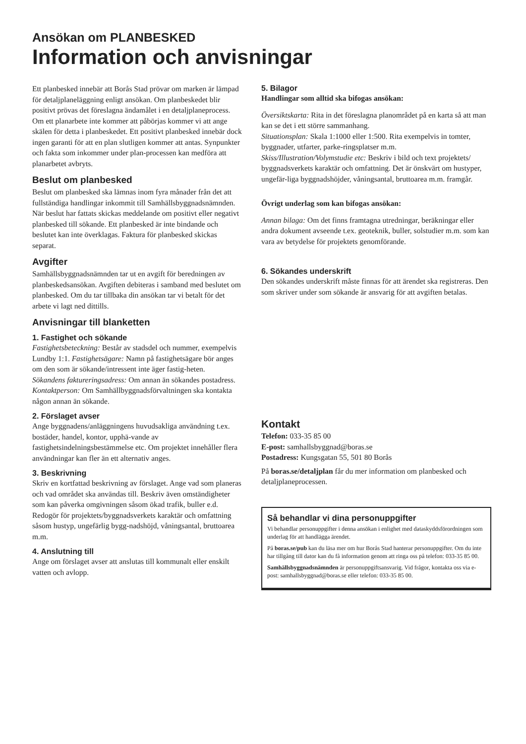Ansökan om PLANBESKED
Information och anvisningar
Ett planbesked innebär att Borås Stad prövar om marken är lämpad för detaljplaneläggning enligt ansökan. Om planbeskedet blir positivt prövas det föreslagna ändamålet i en detaljplaneprocess. Om ett planarbete inte kommer att påbörjas kommer vi att ange skälen för detta i planbeskedet. Ett positivt planbesked innebär dock ingen garanti för att en plan slutligen kommer att antas. Synpunkter och fakta som inkommer under plan-processen kan medföra att planarbetet avbryts.
Beslut om planbesked
Beslut om planbesked ska lämnas inom fyra månader från det att fullständiga handlingar inkommit till Samhällsbyggnadsnämnden. När beslut har fattats skickas meddelande om positivt eller negativt planbesked till sökande. Ett planbesked är inte bindande och beslutet kan inte överklagas. Faktura för planbesked skickas separat.
Avgifter
Samhällsbyggnadsnämnden tar ut en avgift för beredningen av planbeskedsansökan. Avgiften debiteras i samband med beslutet om planbesked. Om du tar tillbaka din ansökan tar vi betalt för det arbete vi lagt ned dittills.
Anvisningar till blanketten
1. Fastighet och sökande
Fastighetsbeteckning: Består av stadsdel och nummer, exempelvis Lundby 1:1. Fastighetsägare: Namn på fastighetsägare bör anges om den som är sökande/intressent inte äger fastig-heten.
Sökandens faktureringsadress: Om annan än sökandes postadress.
Kontaktperson: Om Samhällbyggnadsförvaltningen ska kontakta någon annan än sökande.
2. Förslaget avser
Ange byggnadens/anläggningens huvudsakliga användning t.ex. bostäder, handel, kontor, upphä-vande av fastighetsindelningsbestämmelse etc. Om projektet innehåller flera användningar kan fler än ett alternativ anges.
3. Beskrivning
Skriv en kortfattad beskrivning av förslaget. Ange vad som planeras och vad området ska användas till. Beskriv även omständigheter som kan påverka omgivningen såsom ökad trafik, buller e.d. Redogör för projektets/byggnadsverkets karaktär och omfattning såsom hustyp, ungefärlig bygg-nadshöjd, våningsantal, bruttoarea m.m.
4. Anslutning till
Ange om förslaget avser att anslutas till kommunalt eller enskilt vatten och avlopp.
5. Bilagor
Handlingar som alltid ska bifogas ansökan:
Översiktskarta: Rita in det föreslagna planområdet på en karta så att man kan se det i ett större sammanhang.
Situationsplan: Skala 1:1000 eller 1:500. Rita exempelvis in tomter, byggnader, utfarter, parke-ringsplatser m.m.
Skiss/Illustration/Volymstudie etc: Beskriv i bild och text projektets/ byggnadsverkets karaktär och omfattning. Det är önskvärt om hustyper, ungefär-liga byggnadshöjder, våningsantal, bruttoarea m.m. framgår.
Övrigt underlag som kan bifogas ansökan:
Annan bilaga: Om det finns framtagna utredningar, beräkningar eller andra dokument avseende t.ex. geoteknik, buller, solstudier m.m. som kan vara av betydelse för projektets genomförande.
6. Sökandes underskrift
Den sökandes underskrift måste finnas för att ärendet ska registreras. Den som skriver under som sökande är ansvarig för att avgiften betalas.
Kontakt
Telefon: 033-35 85 00
E-post: samhallsbyggnad@boras.se
Postadress: Kungsgatan 55, 501 80 Borås
På boras.se/detaljplan får du mer information om planbesked och detaljplaneprocessen.
Så behandlar vi dina personuppgifter
Vi behandlar personuppgifter i denna ansökan i enlighet med dataskyddsförordningen som underlag för att handlägga ärendet.
På boras.se/pub kan du läsa mer om hur Borås Stad hanterar personuppgifter. Om du inte har tillgång till dator kan du få information genom att ringa oss på telefon: 033-35 85 00.
Samhällsbyggnadsnämnden är personuppgiftsansvarig. Vid frågor, kontakta oss via e-post: samhallsbyggnad@boras.se eller telefon: 033-35 85 00.